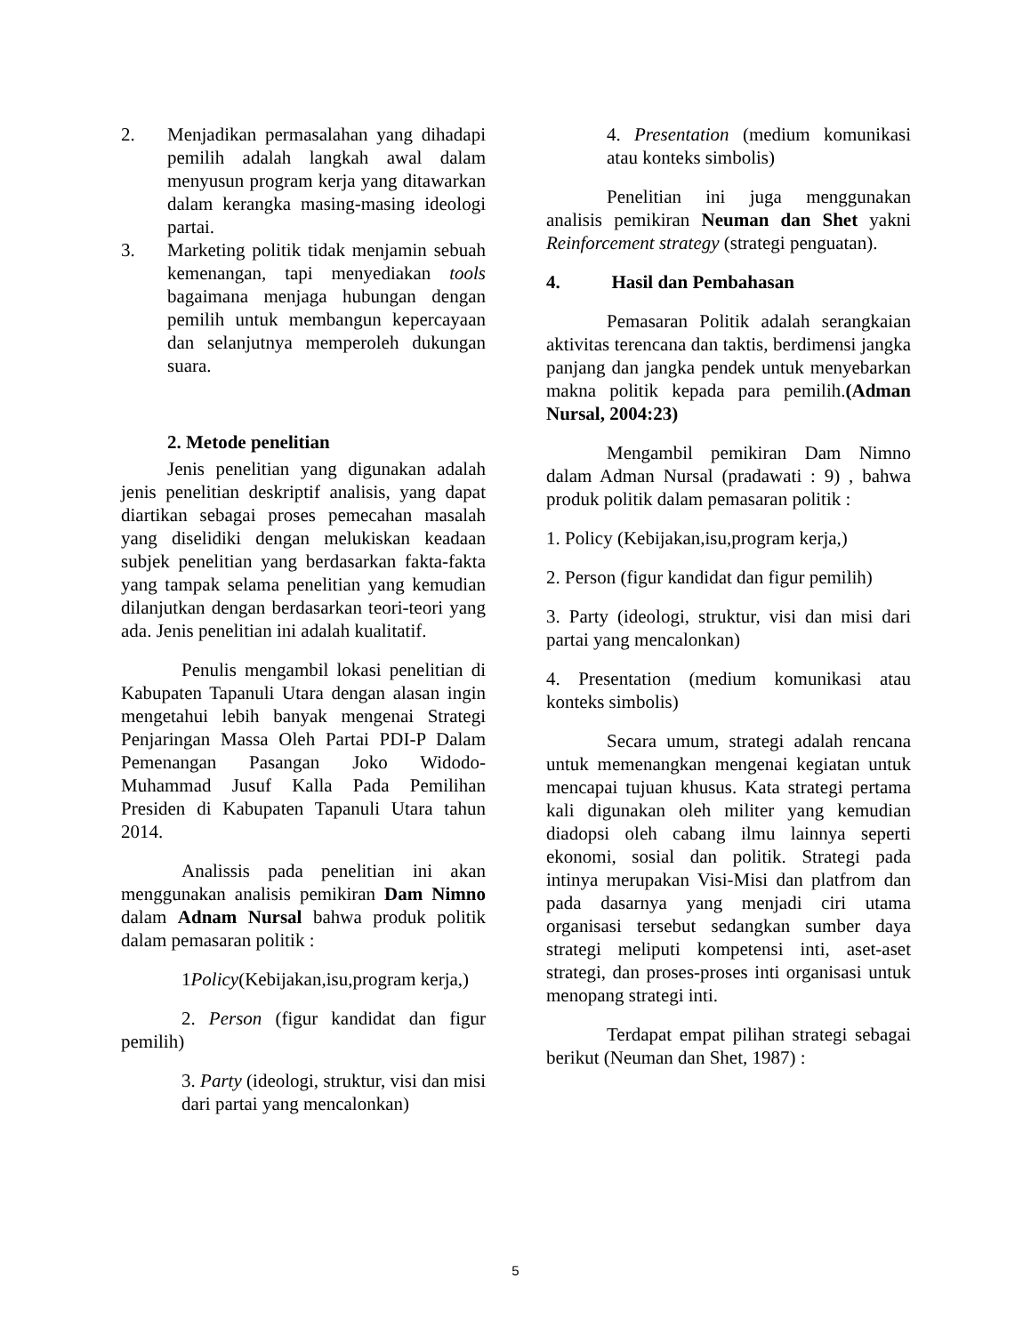2. Menjadikan permasalahan yang dihadapi pemilih adalah langkah awal dalam menyusun program kerja yang ditawarkan dalam kerangka masing-masing ideologi partai.
3. Marketing politik tidak menjamin sebuah kemenangan, tapi menyediakan tools bagaimana menjaga hubungan dengan pemilih untuk membangun kepercayaan dan selanjutnya memperoleh dukungan suara.
2. Metode penelitian
Jenis penelitian yang digunakan adalah jenis penelitian deskriptif analisis, yang dapat diartikan sebagai proses pemecahan masalah yang diselidiki dengan melukiskan keadaan subjek penelitian yang berdasarkan fakta-fakta yang tampak selama penelitian yang kemudian dilanjutkan dengan berdasarkan teori-teori yang ada. Jenis penelitian ini adalah kualitatif.
Penulis mengambil lokasi penelitian di Kabupaten Tapanuli Utara dengan alasan ingin mengetahui lebih banyak mengenai Strategi Penjaringan Massa Oleh Partai PDI-P Dalam Pemenangan Pasangan Joko Widodo-Muhammad Jusuf Kalla Pada Pemilihan Presiden di Kabupaten Tapanuli Utara tahun 2014.
Analissis pada penelitian ini akan menggunakan analisis pemikiran Dam Nimno dalam Adnam Nursal bahwa produk politik dalam pemasaran politik :
1Policy(Kebijakan,isu,program kerja,)
2. Person (figur kandidat dan figur pemilih)
3. Party (ideologi, struktur, visi dan misi dari partai yang mencalonkan)
4. Presentation (medium komunikasi atau konteks simbolis)
Penelitian ini juga menggunakan analisis pemikiran Neuman dan Shet yakni Reinforcement strategy (strategi penguatan).
4. Hasil dan Pembahasan
Pemasaran Politik adalah serangkaian aktivitas terencana dan taktis, berdimensi jangka panjang dan jangka pendek untuk menyebarkan makna politik kepada para pemilih.(Adman Nursal, 2004:23)
Mengambil pemikiran Dam Nimno dalam Adman Nursal (pradawati : 9) , bahwa produk politik dalam pemasaran politik :
1. Policy (Kebijakan,isu,program kerja,)
2. Person (figur kandidat dan figur pemilih)
3. Party (ideologi, struktur, visi dan misi dari partai yang mencalonkan)
4. Presentation (medium komunikasi atau konteks simbolis)
Secara umum, strategi adalah rencana untuk memenangkan mengenai kegiatan untuk mencapai tujuan khusus. Kata strategi pertama kali digunakan oleh militer yang kemudian diadopsi oleh cabang ilmu lainnya seperti ekonomi, sosial dan politik. Strategi pada intinya merupakan Visi-Misi dan platfrom dan pada dasarnya yang menjadi ciri utama organisasi tersebut sedangkan sumber daya strategi meliputi kompetensi inti, aset-aset strategi, dan proses-proses inti organisasi untuk menopang strategi inti.
Terdapat empat pilihan strategi sebagai berikut (Neuman dan Shet, 1987) :
5